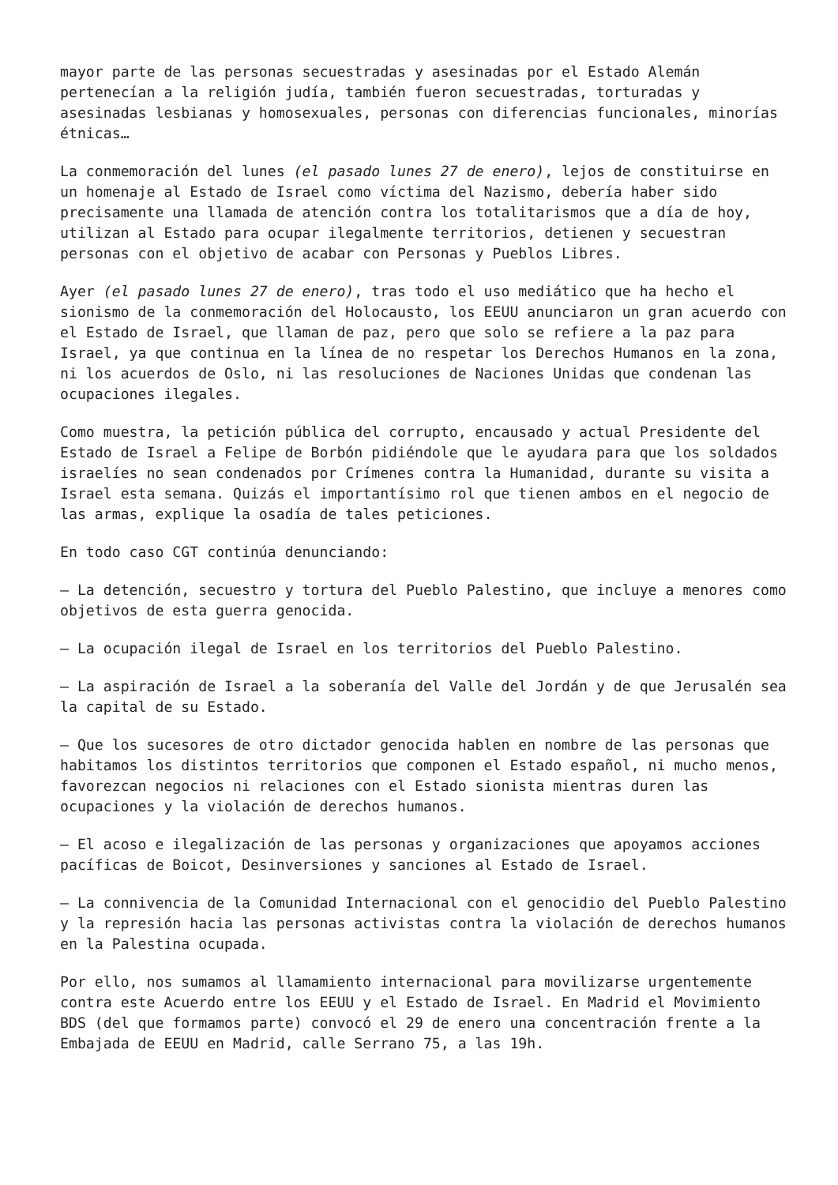mayor parte de las personas secuestradas y asesinadas por el Estado Alemán pertenecían a la religión judía, también fueron secuestradas, torturadas y asesinadas lesbianas y homosexuales, personas con diferencias funcionales, minorías étnicas…
La conmemoración del lunes (el pasado lunes 27 de enero), lejos de constituirse en un homenaje al Estado de Israel como víctima del Nazismo, debería haber sido precisamente una llamada de atención contra los totalitarismos que a día de hoy, utilizan al Estado para ocupar ilegalmente territorios, detienen y secuestran personas con el objetivo de acabar con Personas y Pueblos Libres.
Ayer (el pasado lunes 27 de enero), tras todo el uso mediático que ha hecho el sionismo de la conmemoración del Holocausto, los EEUU anunciaron un gran acuerdo con el Estado de Israel, que llaman de paz, pero que solo se refiere a la paz para Israel, ya que continua en la línea de no respetar los Derechos Humanos en la zona, ni los acuerdos de Oslo, ni las resoluciones de Naciones Unidas que condenan las ocupaciones ilegales.
Como muestra, la petición pública del corrupto, encausado y actual Presidente del Estado de Israel a Felipe de Borbón pidiéndole que le ayudara para que los soldados israelíes no sean condenados por Crímenes contra la Humanidad, durante su visita a Israel esta semana. Quizás el importantísimo rol que tienen ambos en el negocio de las armas, explique la osadía de tales peticiones.
En todo caso CGT continúa denunciando:
– La detención, secuestro y tortura del Pueblo Palestino, que incluye a menores como objetivos de esta guerra genocida.
– La ocupación ilegal de Israel en los territorios del Pueblo Palestino.
– La aspiración de Israel a la soberanía del Valle del Jordán y de que Jerusalén sea la capital de su Estado.
– Que los sucesores de otro dictador genocida hablen en nombre de las personas que habitamos los distintos territorios que componen el Estado español, ni mucho menos, favorezcan negocios ni relaciones con el Estado sionista mientras duren las ocupaciones y la violación de derechos humanos.
– El acoso e ilegalización de las personas y organizaciones que apoyamos acciones pacíficas de Boicot, Desinversiones y sanciones al Estado de Israel.
– La connivencia de la Comunidad Internacional con el genocidio del Pueblo Palestino y la represión hacia las personas activistas contra la violación de derechos humanos en la Palestina ocupada.
Por ello, nos sumamos al llamamiento internacional para movilizarse urgentemente contra este Acuerdo entre los EEUU y el Estado de Israel. En Madrid el Movimiento BDS (del que formamos parte) convocó el 29 de enero una concentración frente a la Embajada de EEUU en Madrid, calle Serrano 75, a las 19h.